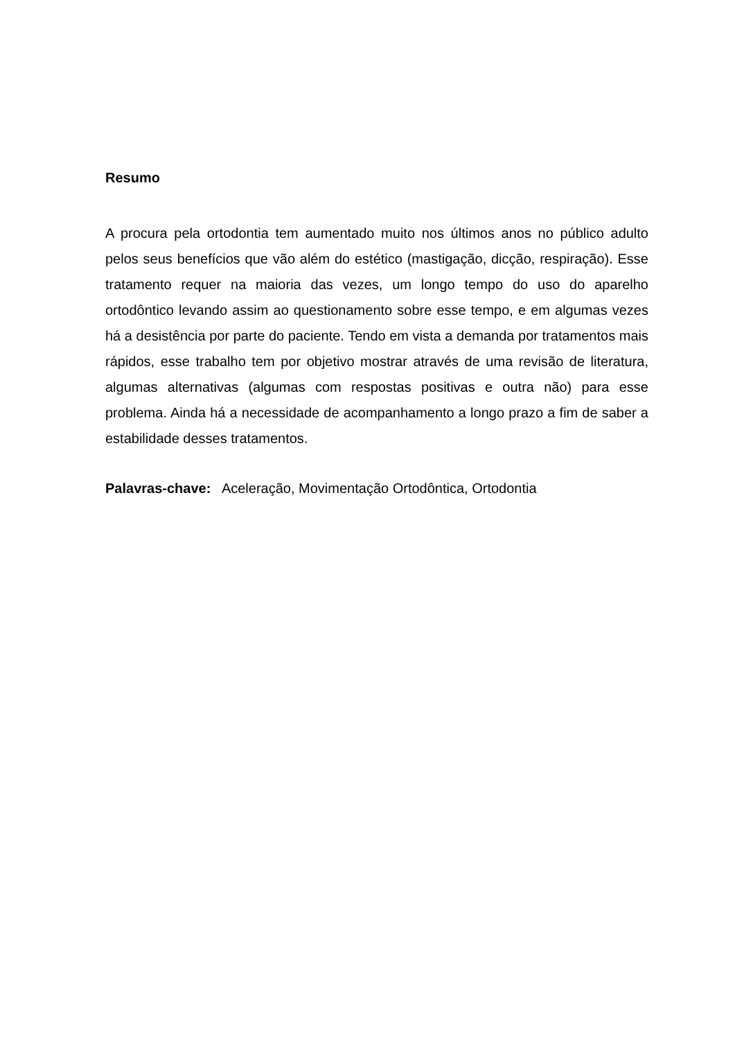Resumo
A procura pela ortodontia tem aumentado muito nos últimos anos no público adulto pelos seus benefícios que vão além do estético (mastigação, dicção, respiração). Esse tratamento requer na maioria das vezes, um longo tempo do uso do aparelho ortodôntico levando assim ao questionamento sobre esse tempo, e em algumas vezes há a desistência por parte do paciente. Tendo em vista a demanda por tratamentos mais rápidos, esse trabalho tem por objetivo mostrar através de uma revisão de literatura, algumas alternativas (algumas com respostas positivas e outra não) para esse problema. Ainda há a necessidade de acompanhamento a longo prazo a fim de saber a estabilidade desses tratamentos.
Palavras-chave: Aceleração, Movimentação Ortodôntica, Ortodontia